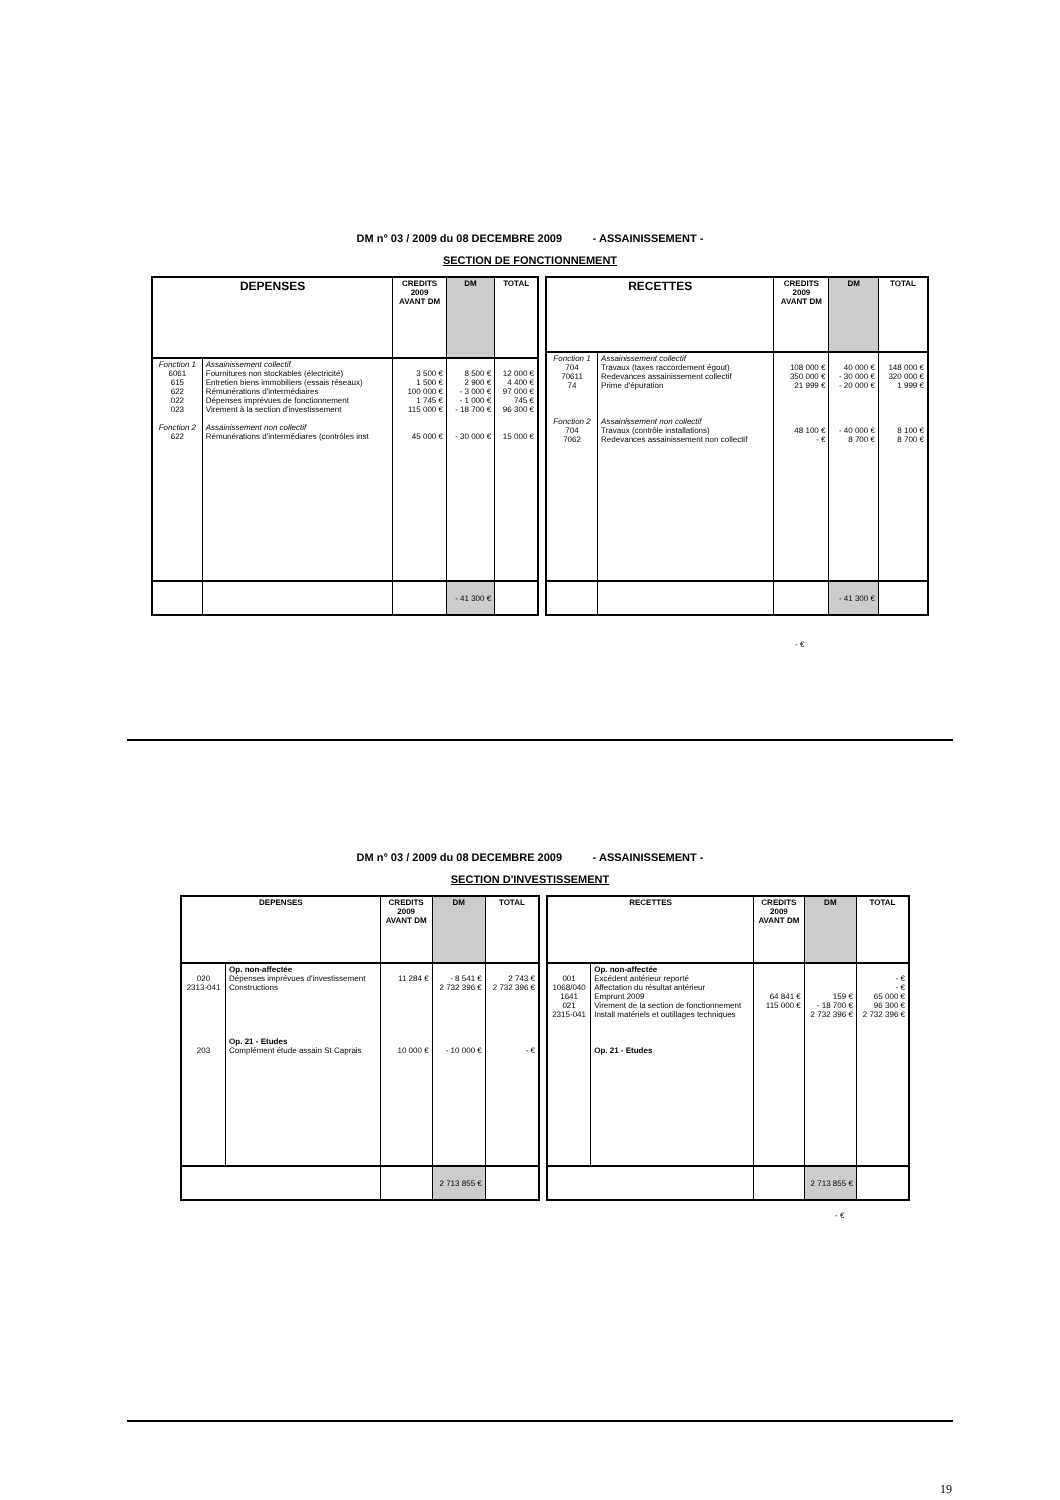DM n° 03 / 2009 du 08 DECEMBRE 2009 - ASSAINISSEMENT -
SECTION DE FONCTIONNEMENT
| DEPENSES | | CREDITS 2009 AVANT DM | DM | TOTAL |
| --- | --- | --- | --- | --- |
| Fonction 1 6061 615 622 022 023 Fonction 2 622 | Assainissement collectif Fournitures non stockables (électricité) Entretien biens immobiliers (essais réseaux) Rémunérations d'intermédiaires Dépenses imprévues de fonctionnement Virement à la section d'investissement Assainissement non collectif Rémunérations d'intermédiares (contrôles inst | 3 500 € 1 500 € 100 000 € 1 745 € 115 000 € 45 000 € | 8 500 € 2 900 € - 3 000 € - 1 000 € - 18 700 € - 30 000 € | 12 000 € 4 400 € 97 000 € 745 € 96 300 € 15 000 € |
| | | | - 41 300 € | |
| RECETTES | | CREDITS 2009 AVANT DM | DM | TOTAL |
| --- | --- | --- | --- | --- |
| Fonction 1 704 70611 74 Fonction 2 704 7062 | Assainissement collectif Travaux (taxes raccordement égout) Redevances assainissement collectif Prime d'épuration Assainissement non collectif Travaux (contrôle installations) Redevances assainissement non collectif | 108 000 € 350 000 € 21 999 € 48 100 € - € | 40 000 € - 30 000 € - 20 000 € - 40 000 € 8 700 € | 148 000 € 320 000 € 1 999 € 8 100 € 8 700 € |
| | | | - 41 300 € | |
- €
DM n° 03 / 2009 du 08 DECEMBRE 2009 - ASSAINISSEMENT -
SECTION D'INVESTISSEMENT
| DEPENSES | | CREDITS 2009 AVANT DM | DM | TOTAL |
| --- | --- | --- | --- | --- |
| 020 2313-041 203 | Op. non-affectée Dépenses imprévues d'investissement Constructions Op. 21 - Etudes Complément étude assain St Caprais | 11 284 € 10 000 € | - 8 541 € 2 732 396 € - 10 000 € | 2 743 € 2 732 396 € - € |
| | | | 2 713 855 € | |
| RECETTES | | CREDITS 2009 AVANT DM | DM | TOTAL |
| --- | --- | --- | --- | --- |
| 001 1068/040 1641 021 2315-041 | Op. non-affectée Excédent antérieur reporté Affectation du résultat antérieur Emprunt 2009 Virement de la section de fonctionnement Install matériels et outillages techniques Op. 21 - Etudes | 64 841 € 115 000 € | 159 € - 18 700 € 2 732 396 € | - € - € 65 000 € 96 300 € 2 732 396 € |
| | | | 2 713 855 € | |
- €
19